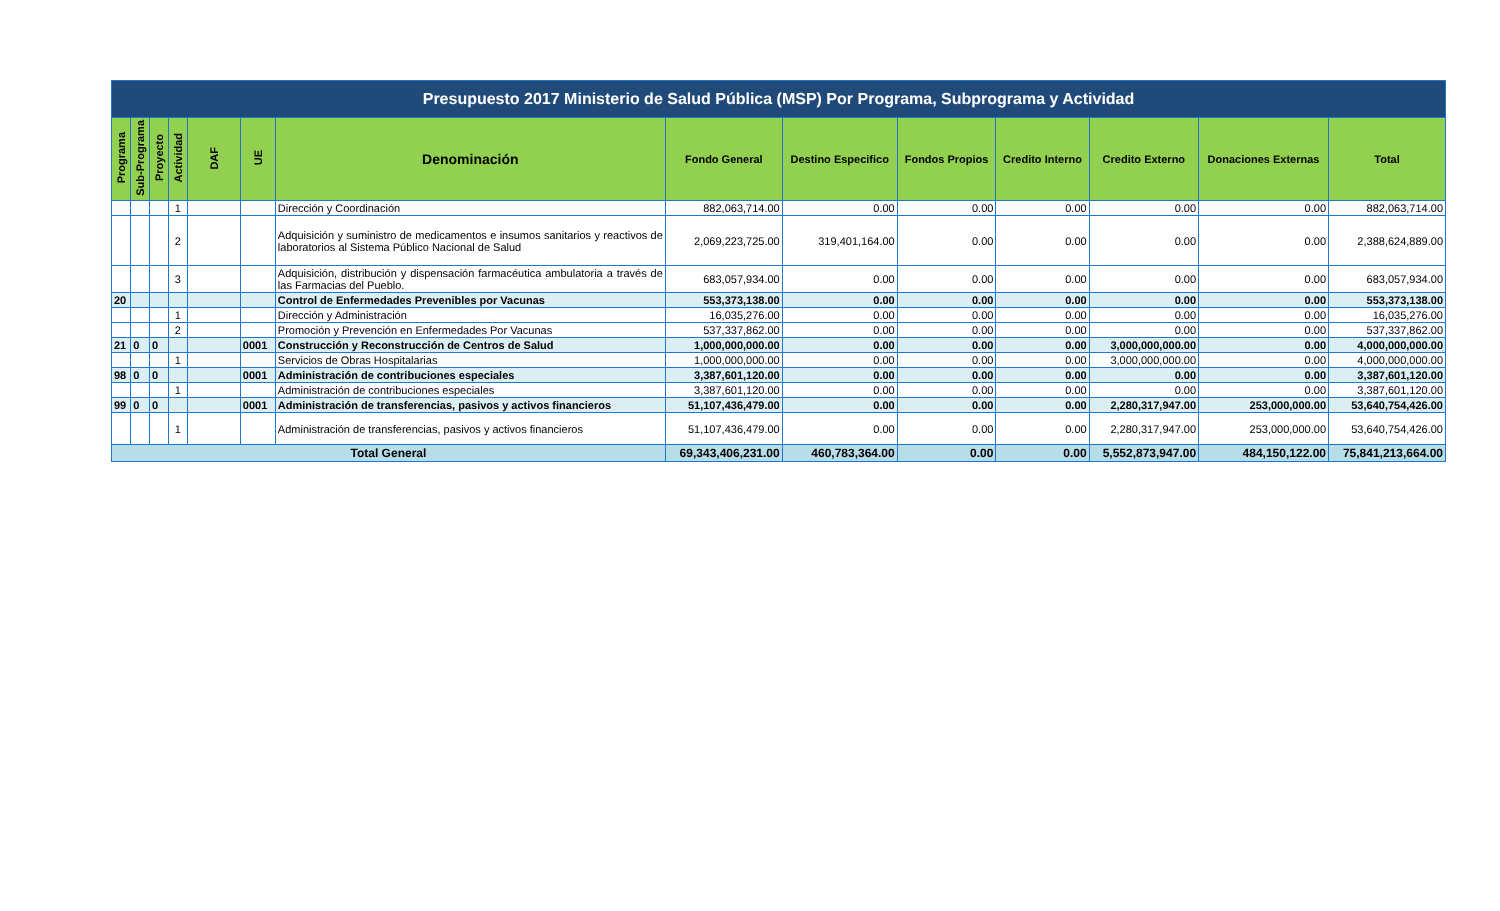| Presupuesto 2017 Ministerio de Salud Pública (MSP) Por Programa, Subprograma y Actividad | | | | | | | | | | | | | |
| Programa | Sub-Programa | Proyecto | Actividad | DAF | UE | Denominación | Fondo General | Destino Especifico | Fondos Propios | Credito Interno | Credito Externo | Donaciones Externas | Total |
| | | | 1 | | | Dirección y Coordinación | 882,063,714.00 | 0.00 | 0.00 | 0.00 | 0.00 | 0.00 | 882,063,714.00 |
| | | | 2 | | | Adquisición y suministro de medicamentos e insumos sanitarios y reactivos de laboratorios al Sistema Público Nacional de Salud | 2,069,223,725.00 | 319,401,164.00 | 0.00 | 0.00 | 0.00 | 0.00 | 2,388,624,889.00 |
| | | | 3 | | | Adquisición, distribución y dispensación farmacéutica ambulatoria a través de las Farmacias del Pueblo. | 683,057,934.00 | 0.00 | 0.00 | 0.00 | 0.00 | 0.00 | 683,057,934.00 |
| 20 | | | | | | Control de Enfermedades Prevenibles por Vacunas | 553,373,138.00 | 0.00 | 0.00 | 0.00 | 0.00 | 0.00 | 553,373,138.00 |
| | | | 1 | | | Dirección y Administración | 16,035,276.00 | 0.00 | 0.00 | 0.00 | 0.00 | 0.00 | 16,035,276.00 |
| | | | 2 | | | Promoción y Prevención en Enfermedades Por Vacunas | 537,337,862.00 | 0.00 | 0.00 | 0.00 | 0.00 | 0.00 | 537,337,862.00 |
| 21 | 0 | 0 | | | 0001 | Construcción y Reconstrucción de Centros de Salud | 1,000,000,000.00 | 0.00 | 0.00 | 0.00 | 3,000,000,000.00 | 0.00 | 4,000,000,000.00 |
| | | | 1 | | | Servicios de Obras Hospitalarias | 1,000,000,000.00 | 0.00 | 0.00 | 0.00 | 3,000,000,000.00 | 0.00 | 4,000,000,000.00 |
| 98 | 0 | 0 | | | 0001 | Administración de contribuciones especiales | 3,387,601,120.00 | 0.00 | 0.00 | 0.00 | 0.00 | 0.00 | 3,387,601,120.00 |
| | | | 1 | | | Administración de contribuciones especiales | 3,387,601,120.00 | 0.00 | 0.00 | 0.00 | 0.00 | 0.00 | 3,387,601,120.00 |
| 99 | 0 | 0 | | | 0001 | Administración de transferencias, pasivos y activos financieros | 51,107,436,479.00 | 0.00 | 0.00 | 0.00 | 2,280,317,947.00 | 253,000,000.00 | 53,640,754,426.00 |
| | | | 1 | | | Administración de transferencias, pasivos y activos financieros | 51,107,436,479.00 | 0.00 | 0.00 | 0.00 | 2,280,317,947.00 | 253,000,000.00 | 53,640,754,426.00 |
| Total General | | | | | | | 69,343,406,231.00 | 460,783,364.00 | 0.00 | 0.00 | 5,552,873,947.00 | 484,150,122.00 | 75,841,213,664.00 |